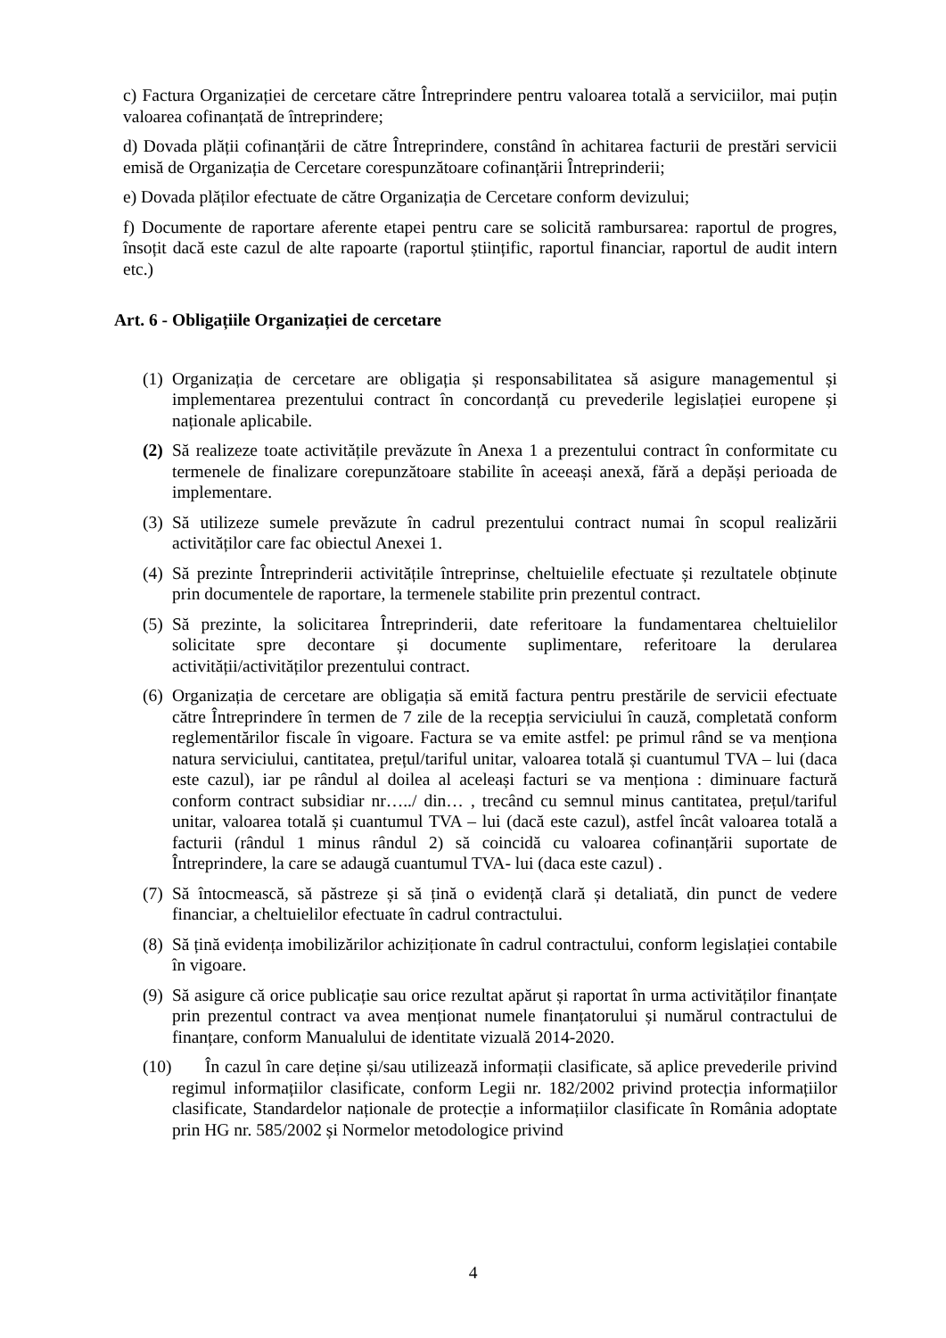c) Factura Organizației de cercetare către Întreprindere pentru valoarea totală a serviciilor, mai puțin valoarea cofinanțată de întreprindere;
d) Dovada plății cofinanțării de către Întreprindere, constând în achitarea facturii de prestări servicii emisă de Organizația de Cercetare corespunzătoare cofinanțării Întreprinderii;
e) Dovada plăților efectuate de către Organizația de Cercetare conform devizului;
f) Documente de raportare aferente etapei pentru care se solicită rambursarea: raportul de progres, însoțit dacă este cazul de alte rapoarte (raportul științific, raportul financiar, raportul de audit intern etc.)
Art. 6 - Obligațiile Organizației de cercetare
(1) Organizația de cercetare are obligația și responsabilitatea să asigure managementul și implementarea prezentului contract în concordanță cu prevederile legislației europene și naționale aplicabile.
(2) Să realizeze toate activitățile prevăzute în Anexa 1 a prezentului contract în conformitate cu termenele de finalizare corepunzătoare stabilite în aceeași anexă, fără a depăși perioada de implementare.
(3) Să utilizeze sumele prevăzute în cadrul prezentului contract numai în scopul realizării activităților care fac obiectul Anexei 1.
(4) Să prezinte Întreprinderii activitățile întreprinse, cheltuielile efectuate și rezultatele obținute prin documentele de raportare, la termenele stabilite prin prezentul contract.
(5) Să prezinte, la solicitarea Întreprinderii, date referitoare la fundamentarea cheltuielilor solicitate spre decontare și documente suplimentare, referitoare la derularea activității/activităților prezentului contract.
(6) Organizația de cercetare are obligația să emită factura pentru prestările de servicii efectuate către Întreprindere în termen de 7 zile de la recepția serviciului în cauză, completată conform reglementărilor fiscale în vigoare. Factura se va emite astfel: pe primul rând se va menționa natura serviciului, cantitatea, prețul/tariful unitar, valoarea totală și cuantumul TVA – lui (daca este cazul), iar pe rândul al doilea al aceleași facturi se va menționa : diminuare factură conform contract subsidiar nr…../ din… , trecând cu semnul minus cantitatea, prețul/tariful unitar, valoarea totală și cuantumul TVA – lui (dacă este cazul), astfel încât valoarea totală a facturii (rândul 1 minus rândul 2) să coincidă cu valoarea cofinanțării suportate de Întreprindere, la care se adaugă cuantumul TVA- lui (daca este cazul) .
(7) Să întocmească, să păstreze și să țină o evidență clară și detaliată, din punct de vedere financiar, a cheltuielilor efectuate în cadrul contractului.
(8) Să țină evidența imobilizărilor achiziționate în cadrul contractului, conform legislației contabile în vigoare.
(9) Să asigure că orice publicație sau orice rezultat apărut și raportat în urma activităților finanțate prin prezentul contract va avea menționat numele finanțatorului și numărul contractului de finanțare, conform Manualului de identitate vizuală 2014-2020.
(10) În cazul în care deține și/sau utilizează informații clasificate, să aplice prevederile privind regimul informațiilor clasificate, conform Legii nr. 182/2002 privind protecția informațiilor clasificate, Standardelor naționale de protecție a informațiilor clasificate în România adoptate prin HG nr. 585/2002 și Normelor metodologice privind
4